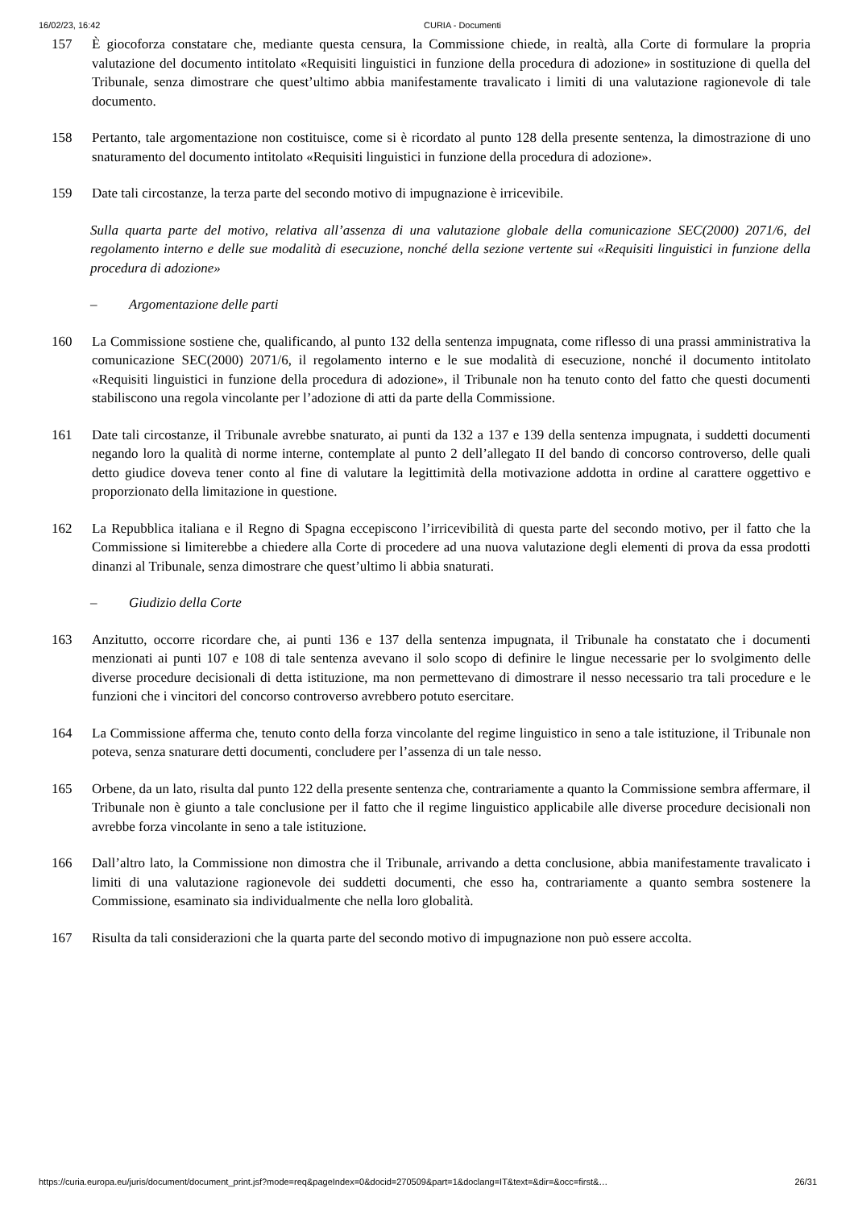16/02/23, 16:42 CURIA - Documenti
157 È giocoforza constatare che, mediante questa censura, la Commissione chiede, in realtà, alla Corte di formulare la propria valutazione del documento intitolato «Requisiti linguistici in funzione della procedura di adozione» in sostituzione di quella del Tribunale, senza dimostrare che quest’ultimo abbia manifestamente travalicato i limiti di una valutazione ragionevole di tale documento.
158 Pertanto, tale argomentazione non costituisce, come si è ricordato al punto 128 della presente sentenza, la dimostrazione di uno snaturamento del documento intitolato «Requisiti linguistici in funzione della procedura di adozione».
159 Date tali circostanze, la terza parte del secondo motivo di impugnazione è irricevibile.
Sulla quarta parte del motivo, relativa all’assenza di una valutazione globale della comunicazione SEC(2000) 2071/6, del regolamento interno e delle sue modalità di esecuzione, nonché della sezione vertente sui «Requisiti linguistici in funzione della procedura di adozione»
– Argomentazione delle parti
160 La Commissione sostiene che, qualificando, al punto 132 della sentenza impugnata, come riflesso di una prassi amministrativa la comunicazione SEC(2000) 2071/6, il regolamento interno e le sue modalità di esecuzione, nonché il documento intitolato «Requisiti linguistici in funzione della procedura di adozione», il Tribunale non ha tenuto conto del fatto che questi documenti stabiliscono una regola vincolante per l’adozione di atti da parte della Commissione.
161 Date tali circostanze, il Tribunale avrebbe snaturato, ai punti da 132 a 137 e 139 della sentenza impugnata, i suddetti documenti negando loro la qualità di norme interne, contemplate al punto 2 dell’allegato II del bando di concorso controverso, delle quali detto giudice doveva tener conto al fine di valutare la legittimità della motivazione addotta in ordine al carattere oggettivo e proporzionato della limitazione in questione.
162 La Repubblica italiana e il Regno di Spagna eccepiscono l’irricevibilità di questa parte del secondo motivo, per il fatto che la Commissione si limiterebbe a chiedere alla Corte di procedere ad una nuova valutazione degli elementi di prova da essa prodotti dinanzi al Tribunale, senza dimostrare che quest’ultimo li abbia snaturati.
– Giudizio della Corte
163 Anzitutto, occorre ricordare che, ai punti 136 e 137 della sentenza impugnata, il Tribunale ha constatato che i documenti menzionati ai punti 107 e 108 di tale sentenza avevano il solo scopo di definire le lingue necessarie per lo svolgimento delle diverse procedure decisionali di detta istituzione, ma non permettevano di dimostrare il nesso necessario tra tali procedure e le funzioni che i vincitori del concorso controverso avrebbero potuto esercitare.
164 La Commissione afferma che, tenuto conto della forza vincolante del regime linguistico in seno a tale istituzione, il Tribunale non poteva, senza snaturare detti documenti, concludere per l’assenza di un tale nesso.
165 Orbene, da un lato, risulta dal punto 122 della presente sentenza che, contrariamente a quanto la Commissione sembra affermare, il Tribunale non è giunto a tale conclusione per il fatto che il regime linguistico applicabile alle diverse procedure decisionali non avrebbe forza vincolante in seno a tale istituzione.
166 Dall’altro lato, la Commissione non dimostra che il Tribunale, arrivando a detta conclusione, abbia manifestamente travalicato i limiti di una valutazione ragionevole dei suddetti documenti, che esso ha, contrariamente a quanto sembra sostenere la Commissione, esaminato sia individualmente che nella loro globalità.
167 Risulta da tali considerazioni che la quarta parte del secondo motivo di impugnazione non può essere accolta.
https://curia.europa.eu/juris/document/document_print.jsf?mode=req&pageIndex=0&docid=270509&part=1&doclang=IT&text=&dir=&occ=first&… 26/31